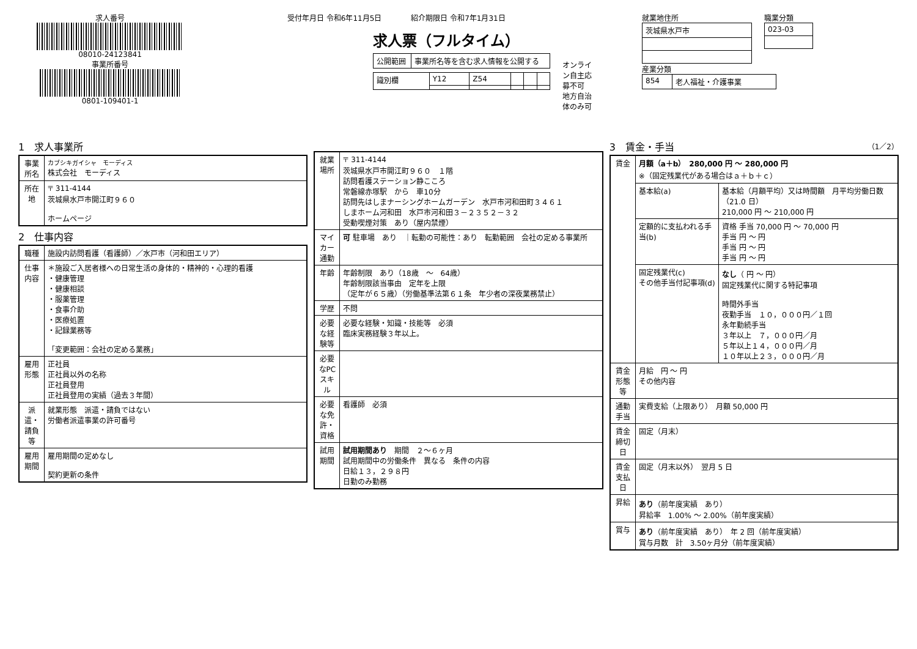求人番号
08010-24123841
事業所番号
0801-109401-1
受付年月日 令和6年11月5日　　　　紹介期限日 令和7年1月31日
求人票（フルタイム）
| 公開範囲 | 事業所名等を含む求人情報を公開する |
| 識別欄 | Y12 | Z54 | | | |
オンライン自主応募不可
地方自治体のみ可
就業地住所
| 茨城県水戸市 |
職業分類
| 023-03 |
産業分類
| 854 | 老人福祉・介護事業 |
1　求人事業所
| 事業所名 | カブシキガイシャ モーディス 株式会社 モーディス |
| 所在地 | 〒 311-4144 茨城県水戸市開江町９６０ ホームページ |
2　仕事内容
| 職種 | 施設内訪問看護（看護師）／水戸市（河和田エリア） |
| 仕事内容 | ＊施設ご入居者様への日常生活の身体的・精神的・心理的看護 ・健康管理 ・健康相談 ・服薬管理 ・食事介助 ・医療処置 ・記録業務等 「変更範囲：会社の定める業務」 |
| 雇用形態 | 正社員 正社員以外の名称 正社員登用 正社員登用の実績（過去３年間） |
| 派遣・請負等 | 就業形態 派遣・請負ではない 労働者派遣事業の許可番号 |
| 雇用期間 | 雇用期間の定めなし 契約更新の条件 |
| 就業場所 | 〒 311-4144 茨城県水戸市開江町９６０ １階 訪問看護ステーション静こころ 常磐線赤塚駅 から 車10分 訪問先はしまナーシングホームガーデン 水戸市河和田町３４６１ しまホーム河和田 水戸市河和田３－２３５２－３２ 受動喫煙対策 あり（屋内禁煙） |
| マイカー通勤 | 可 駐車場 あり ｜転勤の可能性：あり 転勤範囲 会社の定める事業所 |
| 年齢 | 年齢制限 あり（18歳 ～ 64歳） 年齢制限該当事由 定年を上限 （定年が６５歳）（労働基準法第６１条 年少者の深夜業務禁止） |
| 学歴 | 不問 |
| 必要な経験等 | 必要な経験・知識・技能等 必須 臨床実務経験３年以上。 |
| 必要なPCスキル | |
| 必要な免許・資格 | 看護師 必須 |
| 試用期間 | 試用期間あり 期間 ２～６ヶ月 試用期間中の労働条件 異なる 条件の内容 日給１３，２９８円 日勤のみ勤務 |
3　賃金・手当　（1／2）
| 賃金 | 月額（a＋b） 280,000 円 ～ 280,000 円 ※（固定残業代がある場合はａ＋ｂ＋ｃ） | |
| | 基本給(a) | 基本給（月額平均）又は時間額 月平均労働日数（21.0 日） 210,000 円 ～ 210,000 円 |
| | 定額的に支払われる手当(b) | 資格 手当 70,000 円 ～ 70,000 円 手当 円 ～ 円 手当 円 ～ 円 手当 円 ～ 円 |
| | 固定残業代(c) その他手当付記事項(d) | なし （ 円 ～ 円） 固定残業代に関する特記事項 時間外手当 夜勤手当 １０，０００円／１回 永年勤続手当 ３年以上 ７，０００円／月 ５年以上１４，０００円／月 １０年以上２３，０００円／月 |
| 賃金形態等 | 月給 円 ～ 円 その他内容 | |
| 通勤手当 | 実費支給（上限あり） 月額 50,000 円 | |
| 賃金締切日 | 固定（月末） | |
| 賃金支払日 | 固定（月末以外） 翌月 5 日 | |
| 昇給 | あり （前年度実績 あり） 昇給率 1.00% ～ 2.00%（前年度実績） | |
| 賞与 | あり （前年度実績 あり） 年 2 回（前年度実績） 賞与月数 計 3.50ヶ月分（前年度実績） | |